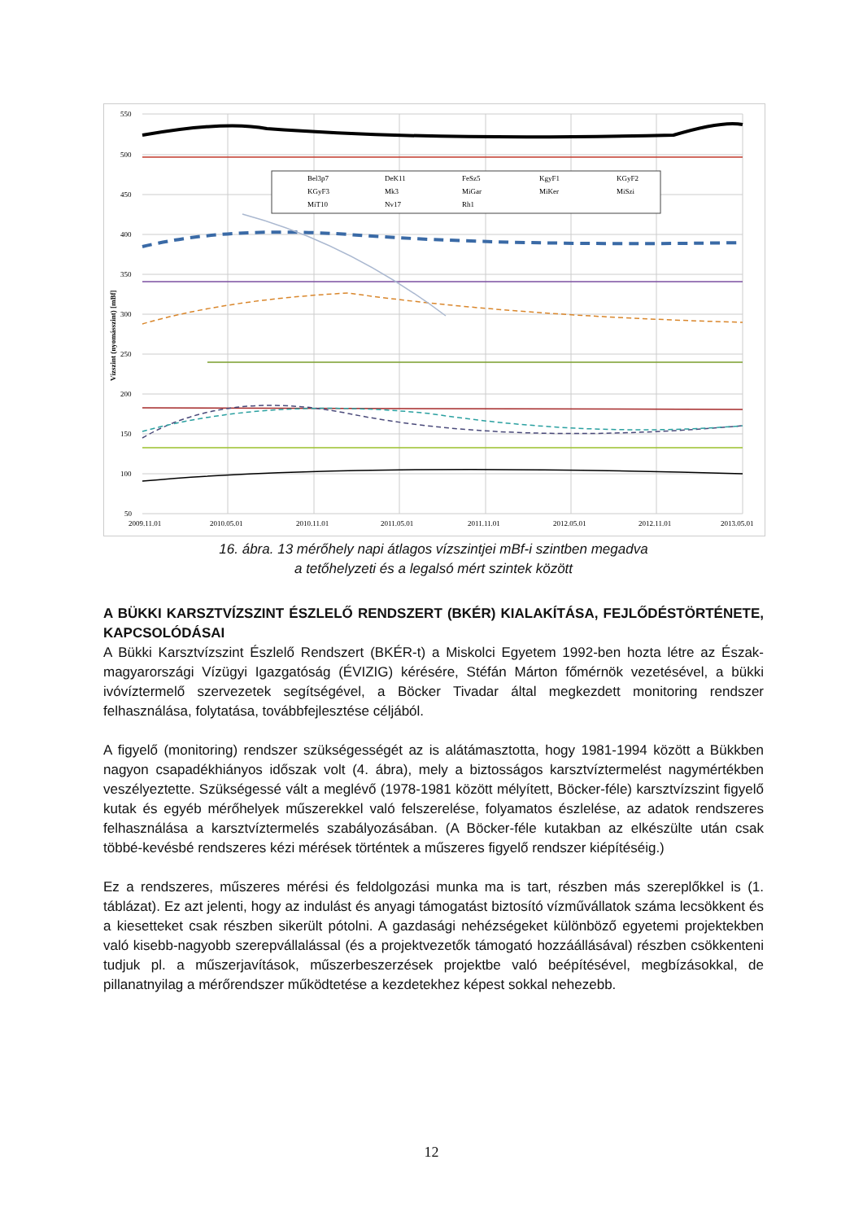550
500
450
400
350
300
250
200
150
100
50
2009.11.01
2010.05.01
2010.11.01
2011.05.01
2011.11.01
2012.05.01
2012.11.01
2013.05.01
Vízszint (nyomásszint) [mBf]
Bel3p7
DeK11
FeSz5
KgyF1
KGyF2
KGyF3
Mk3
MiGar
MiKer
MiSzi
MiT10
Nv17
Rh1
16. ábra. 13 mérőhely napi átlagos vízszintjei mBf-i szintben megadva
a tetőhelyzeti és a legalsó mért szintek között
A BÜKKI KARSZTVÍZSZINT ÉSZLELŐ RENDSZERT (BKÉR) KIALAKÍTÁSA, FEJLŐDÉSTÖRTÉNETE, KAPCSOLÓDÁSAI
A Bükki Karsztvízszint Észlelő Rendszert (BKÉR-t) a Miskolci Egyetem 1992-ben hozta létre az Észak-magyarországi Vízügyi Igazgatóság (ÉVIZIG) kérésére, Stéfán Márton főmérnök vezetésével, a bükki ivóvíztermelő szervezetek segítségével, a Böcker Tivadar által megkezdett monitoring rendszer felhasználása, folytatása, továbbfejlesztése céljából.
A figyelő (monitoring) rendszer szükségességét az is alátámasztotta, hogy 1981-1994 között a Bükkben nagyon csapadékhiányos időszak volt (4. ábra), mely a biztosságos karsztvíztermelést nagymértékben veszélyeztette. Szükségessé vált a meglévő (1978-1981 között mélyített, Böcker-féle) karsztvízszint figyelő kutak és egyéb mérőhelyek műszerekkel való felszerelése, folyamatos észlelése, az adatok rendszeres felhasználása a karsztvíztermelés szabályozásában. (A Böcker-féle kutakban az elkészülte után csak többé-kevésbé rendszeres kézi mérések történtek a műszeres figyelő rendszer kiépítéséig.)
Ez a rendszeres, műszeres mérési és feldolgozási munka ma is tart, részben más szereplőkkel is (1. táblázat). Ez azt jelenti, hogy az indulást és anyagi támogatást biztosító vízművállatok száma lecsökkent és a kiesetteket csak részben sikerült pótolni. A gazdasági nehézségeket különböző egyetemi projektekben való kisebb-nagyobb szerepvállalással (és a projektvezetők támogató hozzáállásával) részben csökkenteni tudjuk pl. a műszerjavítások, műszerbeszerzések projektbe való beépítésével, megbízásokkal, de pillanatnyilag a mérőrendszer működtetése a kezdetekhez képest sokkal nehezebb.
12